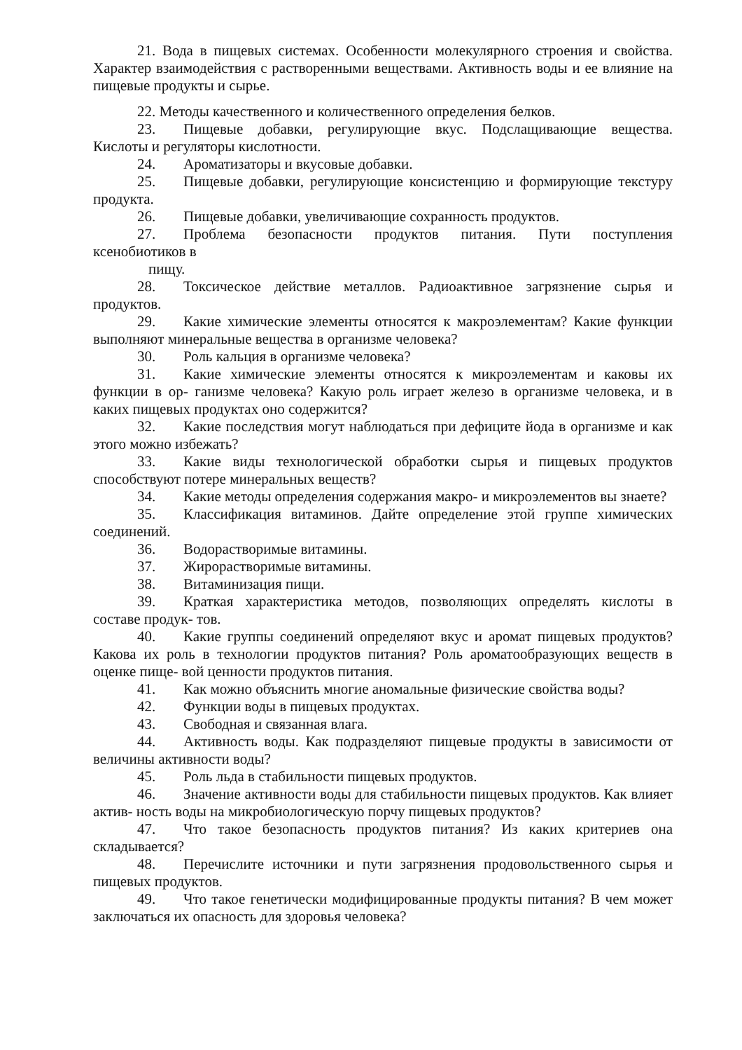21. Вода в пищевых системах. Особенности молекулярного строения и свойства. Характер взаимодействия с растворенными веществами. Активность воды и ее влияние на пищевые продукты и сырье.
22. Методы качественного и количественного определения белков.
23. Пищевые добавки, регулирующие вкус. Подслащивающие вещества. Кислоты и регуляторы кислотности.
24. Ароматизаторы и вкусовые добавки.
25. Пищевые добавки, регулирующие консистенцию и формирующие текстуру продукта.
26. Пищевые добавки, увеличивающие сохранность продуктов.
27. Проблема безопасности продуктов питания. Пути поступления ксенобиотиков в
пищу.
28. Токсическое действие металлов. Радиоактивное загрязнение сырья и продуктов.
29. Какие химические элементы относятся к макроэлементам? Какие функции выполняют минеральные вещества в организме человека?
30. Роль кальция в организме человека?
31. Какие химические элементы относятся к микроэлементам и каковы их функции в ор- ганизме человека? Какую роль играет железо в организме человека, и в каких пищевых продуктах оно содержится?
32. Какие последствия могут наблюдаться при дефиците йода в организме и как этого можно избежать?
33. Какие виды технологической обработки сырья и пищевых продуктов способствуют потере минеральных веществ?
34. Какие методы определения содержания макро- и микроэлементов вы знаете?
35. Классификация витаминов. Дайте определение этой группе химических соединений.
36. Водорастворимые витамины.
37. Жирорастворимые витамины.
38. Витаминизация пищи.
39. Краткая характеристика методов, позволяющих определять кислоты в составе продук- тов.
40. Какие группы соединений определяют вкус и аромат пищевых продуктов? Какова их роль в технологии продуктов питания? Роль ароматообразующих веществ в оценке пище- вой ценности продуктов питания.
41. Как можно объяснить многие аномальные физические свойства воды?
42. Функции воды в пищевых продуктах.
43. Свободная и связанная влага.
44. Активность воды. Как подразделяют пищевые продукты в зависимости от величины активности воды?
45. Роль льда в стабильности пищевых продуктов.
46. Значение активности воды для стабильности пищевых продуктов. Как влияет актив- ность воды на микробиологическую порчу пищевых продуктов?
47. Что такое безопасность продуктов питания? Из каких критериев она складывается?
48. Перечислите источники и пути загрязнения продовольственного сырья и пищевых продуктов.
49. Что такое генетически модифицированные продукты питания? В чем может заключаться их опасность для здоровья человека?